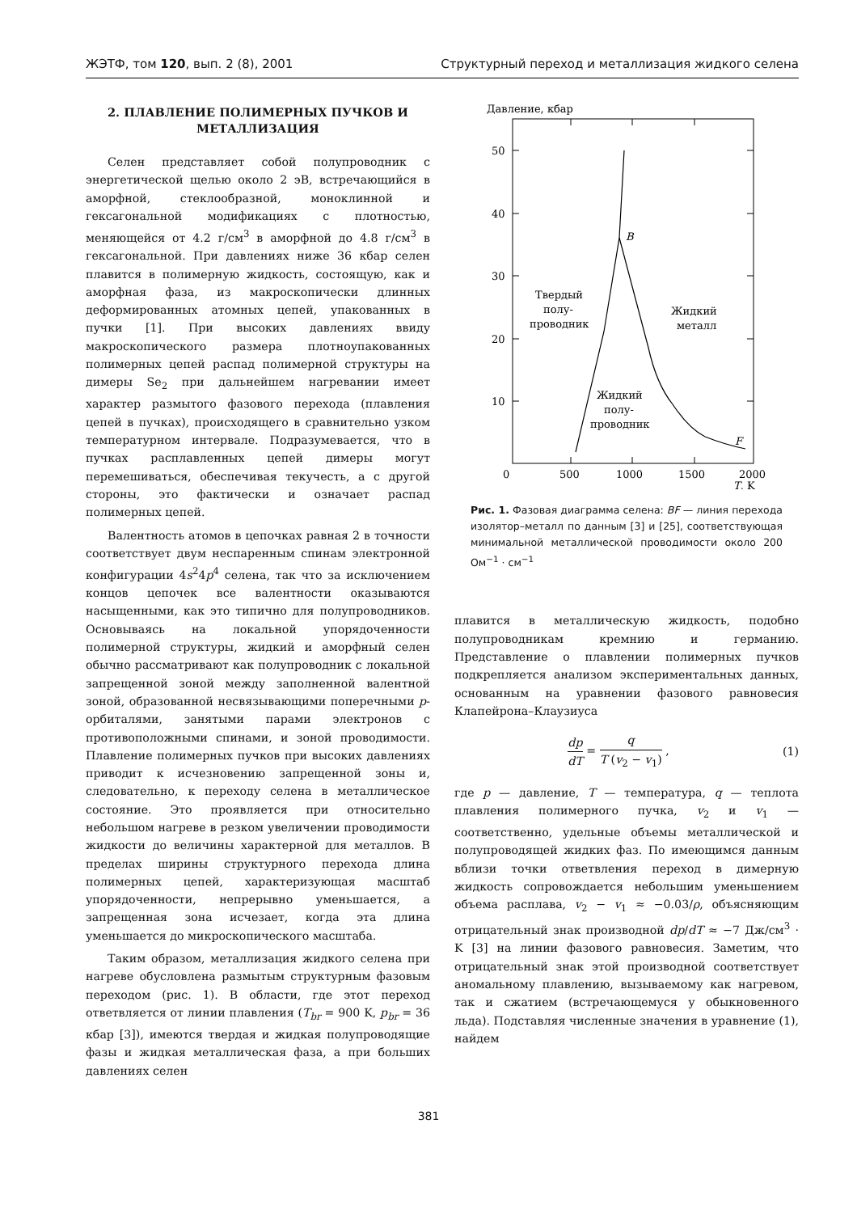ЖЭТФ, том 120, вып. 2 (8), 2001 Структурный переход и металлизация жидкого селена
2. ПЛАВЛЕНИЕ ПОЛИМЕРНЫХ ПУЧКОВ И МЕТАЛЛИЗАЦИЯ
Селен представляет собой полупроводник с энергетической щелью около 2 эВ, встречающийся в аморфной, стеклообразной, моноклинной и гексагональной модификациях с плотностью, меняющейся от 4.2 г/см<sup>3</sup> в аморфной до 4.8 г/см<sup>3</sup> в гексагональной. При давлениях ниже 36 кбар селен плавится в полимерную жидкость, состоящую, как и аморфная фаза, из макроскопически длинных деформированных атомных цепей, упакованных в пучки [1]. При высоких давлениях ввиду макроскопического размера плотноупакованных полимерных цепей распад полимерной структуры на димеры Se<sub>2</sub> при дальнейшем нагревании имеет характер размытого фазового перехода (плавления цепей в пучках), происходящего в сравнительно узком температурном интервале. Подразумевается, что в пучках расплавленных цепей димеры могут перемешиваться, обеспечивая текучесть, а с другой стороны, это фактически и означает распад полимерных цепей.
Валентность атомов в цепочках равная 2 в точности соответствует двум неспаренным спинам электронной конфигурации 4s<sup>2</sup>4p<sup>4</sup> селена, так что за исключением концов цепочек все валентности оказываются насыщенными, как это типично для полупроводников. Основываясь на локальной упорядоченности полимерной структуры, жидкий и аморфный селен обычно рассматривают как полупроводник с локальной запрещенной зоной между заполненной валентной зоной, образованной несвязывающими поперечными p-орбиталями, занятыми парами электронов с противоположными спинами, и зоной проводимости. Плавление полимерных пучков при высоких давлениях приводит к исчезновению запрещенной зоны и, следовательно, к переходу селена в металлическое состояние. Это проявляется при относительно небольшом нагреве в резком увеличении проводимости жидкости до величины характерной для металлов. В пределах ширины структурного перехода длина полимерных цепей, характеризующая масштаб упорядоченности, непрерывно уменьшается, а запрещенная зона исчезает, когда эта длина уменьшается до микроскопического масштаба.
Таким образом, металлизация жидкого селена при нагреве обусловлена размытым структурным фазовым переходом (рис. 1). В области, где этот переход ответвляется от линии плавления (T<sub>br</sub> = 900 K, p<sub>br</sub> = 36 кбар [3]), имеются твердая и жидкая полупроводящие фазы и жидкая металлическая фаза, а при больших давлениях селен
Давление, кбар
50
40
30
20
10
0
500
1000
1500
2000
T, K
B
F
Твердый
полу-
проводник
Жидкий
металл
Жидкий
полу-
проводник
Рис. 1. Фазовая диаграмма селена: BF — линия перехода изолятор–металл по данным [3] и [25], соответствующая минимальной металлической проводимости около 200 Ом<sup>−1</sup> · см<sup>−1</sup>
плавится в металлическую жидкость, подобно полупроводникам кремнию и германию. Представление о плавлении полимерных пучков подкрепляется анализом экспериментальных данных, основанным на уравнении фазового равновесия Клапейрона–Клаузиуса
dp dT = q T (v<sub>2</sub> − v<sub>1</sub>) , (1)
где p — давление, T — температура, q — теплота плавления полимерного пучка, v<sub>2</sub> и v<sub>1</sub> — соответственно, удельные объемы металлической и полупроводящей жидких фаз. По имеющимся данным вблизи точки ответвления переход в димерную жидкость сопровождается небольшим уменьшением объема расплава, v<sub>2</sub> − v<sub>1</sub> ≈ −0.03/ρ, объясняющим отрицательный знак производной dp/dT ≈ −7 Дж/см<sup>3</sup> · K [3] на линии фазового равновесия. Заметим, что отрицательный знак этой производной соответствует аномальному плавлению, вызываемому как нагревом, так и сжатием (встречающемуся у обыкновенного льда). Подставляя численные значения в уравнение (1), найдем
381